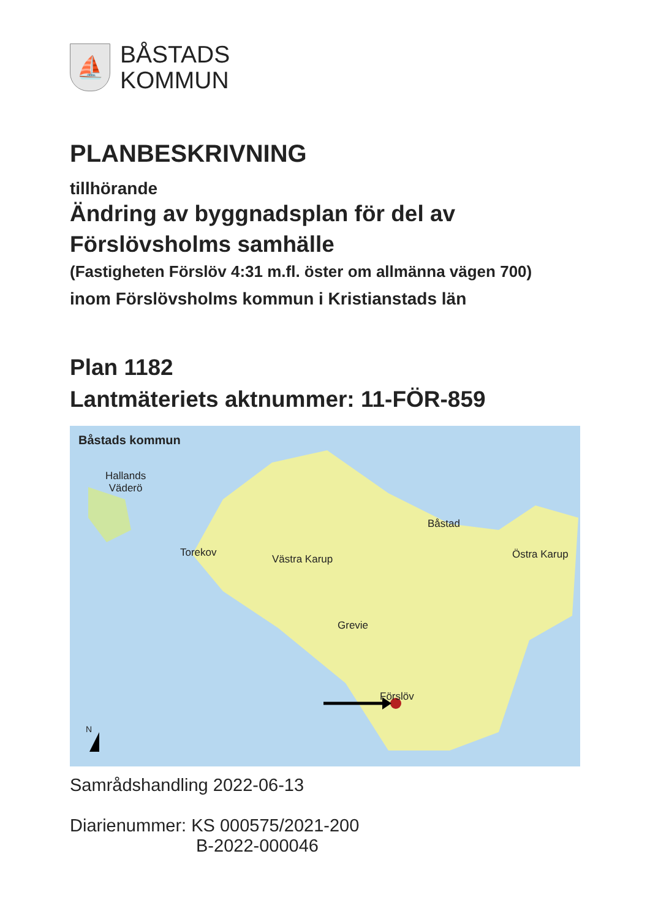⛵
BÅSTADS
KOMMUN
PLANBESKRIVNING
tillhörande
Ändring av byggnadsplan för del av
Förslövsholms samhälle
(Fastigheten Förslöv 4:31 m.fl. öster om allmänna vägen 700)
inom Förslövsholms kommun i Kristianstads län
Plan 1182
Lantmäteriets aktnummer: 11-FÖR-859
Båstads kommun
Hallands
Väderö
Torekov
Västra Karup
Båstad
Östra Karup
Grevie
Förslöv
N
Samrådshandling 2022-06-13
Diarienummer: KS 000575/2021-200
B-2022-000046